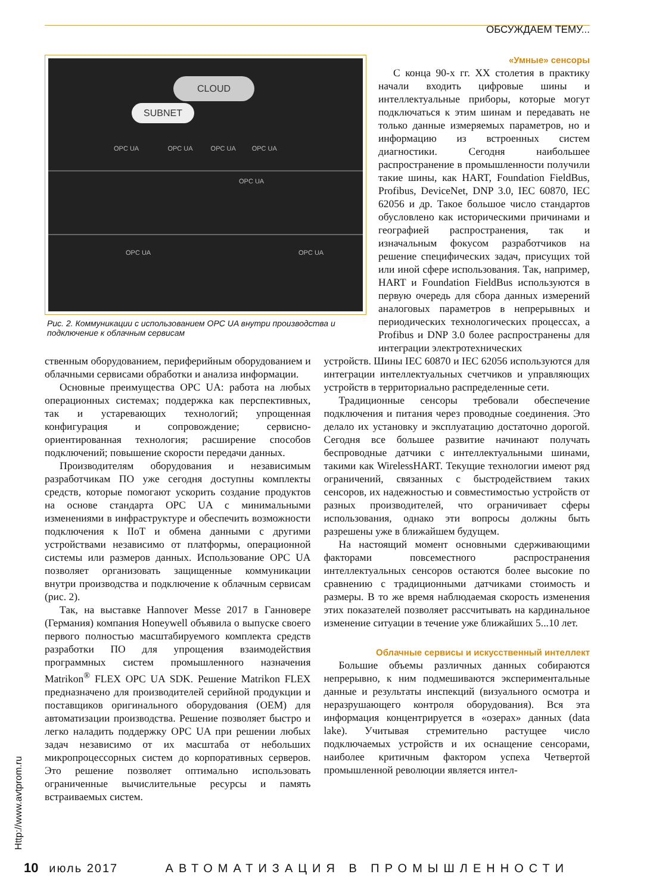ОБСУЖДАЕМ ТЕМУ...
CLOUD
SUBNET
OPC UA OPC UA OPC UA OPC UA
OPC UA
OPC UA OPC UA
Рис. 2. Коммуникации с использованием OPC UA внутри производства и подключение к облачным сервисам
«Умные» сенсоры
С конца 90-х гг. XX столетия в практику начали входить цифровые шины и интеллектуальные приборы, которые могут подключаться к этим шинам и передавать не только данные измеряемых параметров, но и информацию из встроенных систем диагностики. Сегодня наибольшее распространение в промышленности получили такие шины, как HART, Foundation FieldBus, Profibus, DeviceNet, DNP 3.0, IEC 60870, IEC 62056 и др. Такое большое число стандартов обусловлено как историческими причинами и географией распространения, так и изначальным фокусом разработчиков на решение специфических задач, присущих той или иной сфере использования. Так, например, HART и Foundation FieldBus используются в первую очередь для сбора данных измерений аналоговых параметров в непрерывных и периодических технологических процессах, а Profibus и DNP 3.0 более распространены для интеграции электротехнических
ственным оборудованием, периферийным оборудованием и облачными сервисами обработки и анализа информации.
Основные преимущества OPC UA: работа на любых операционных системах; поддержка как перспективных, так и устаревающих технологий; упрощенная конфигурация и сопровождение; сервисно-ориентированная технология; расширение способов подключений; повышение скорости передачи данных.
Производителям оборудования и независимым разработчикам ПО уже сегодня доступны комплекты средств, которые помогают ускорить создание продуктов на основе стандарта OPC UA с минимальными изменениями в инфраструктуре и обеспечить возможности подключения к IIoT и обмена данными с другими устройствами независимо от платформы, операционной системы или размеров данных. Использование OPC UA позволяет организовать защищенные коммуникации внутри производства и подключение к облачным сервисам (рис. 2).
Так, на выставке Hannover Messe 2017 в Ганновере (Германия) компания Honeywell объявила о выпуске своего первого полностью масштабируемого комплекта средств разработки ПО для упрощения взаимодействия программных систем промышленного назначения Matrikon<sup>®</sup> FLEX OPC UA SDK. Решение Matrikon FLEX предназначено для производителей серийной продукции и поставщиков оригинального оборудования (OEM) для автоматизации производства. Решение позволяет быстро и легко наладить поддержку OPC UA при решении любых задач независимо от их масштаба от небольших микропроцессорных систем до корпоративных серверов. Это решение позволяет оптимально использовать ограниченные вычислительные ресурсы и память встраиваемых систем.
устройств. Шины IEC 60870 и IEC 62056 используются для интеграции интеллектуальных счетчиков и управляющих устройств в территориально распределенные сети.
Традиционные сенсоры требовали обеспечение подключения и питания через проводные соединения. Это делало их установку и эксплуатацию достаточно дорогой. Сегодня все большее развитие начинают получать беспроводные датчики с интеллектуальными шинами, такими как WirelessHART. Текущие технологии имеют ряд ограничений, связанных с быстродействием таких сенсоров, их надежностью и совместимостью устройств от разных производителей, что ограничивает сферы использования, однако эти вопросы должны быть разрешены уже в ближайшем будущем.
На настоящий момент основными сдерживающими факторами повсеместного распространения интеллектуальных сенсоров остаются более высокие по сравнению с традиционными датчиками стоимость и размеры. В то же время наблюдаемая скорость изменения этих показателей позволяет рассчитывать на кардинальное изменение ситуации в течение уже ближайших 5...10 лет.
Облачные сервисы и искусственный интеллект
Большие объемы различных данных собираются непрерывно, к ним подмешиваются экспериментальные данные и результаты инспекций (визуального осмотра и неразрушающего контроля оборудования). Вся эта информация концентрируется в «озерах» данных (data lake). Учитывая стремительно растущее число подключаемых устройств и их оснащение сенсорами, наиболее критичным фактором успеха Четвертой промышленной революции является интел-
Http://www.avtprom.ru
10 июль 2017 АВТОМАТИЗАЦИЯ В ПРОМЫШЛЕННОСТИ